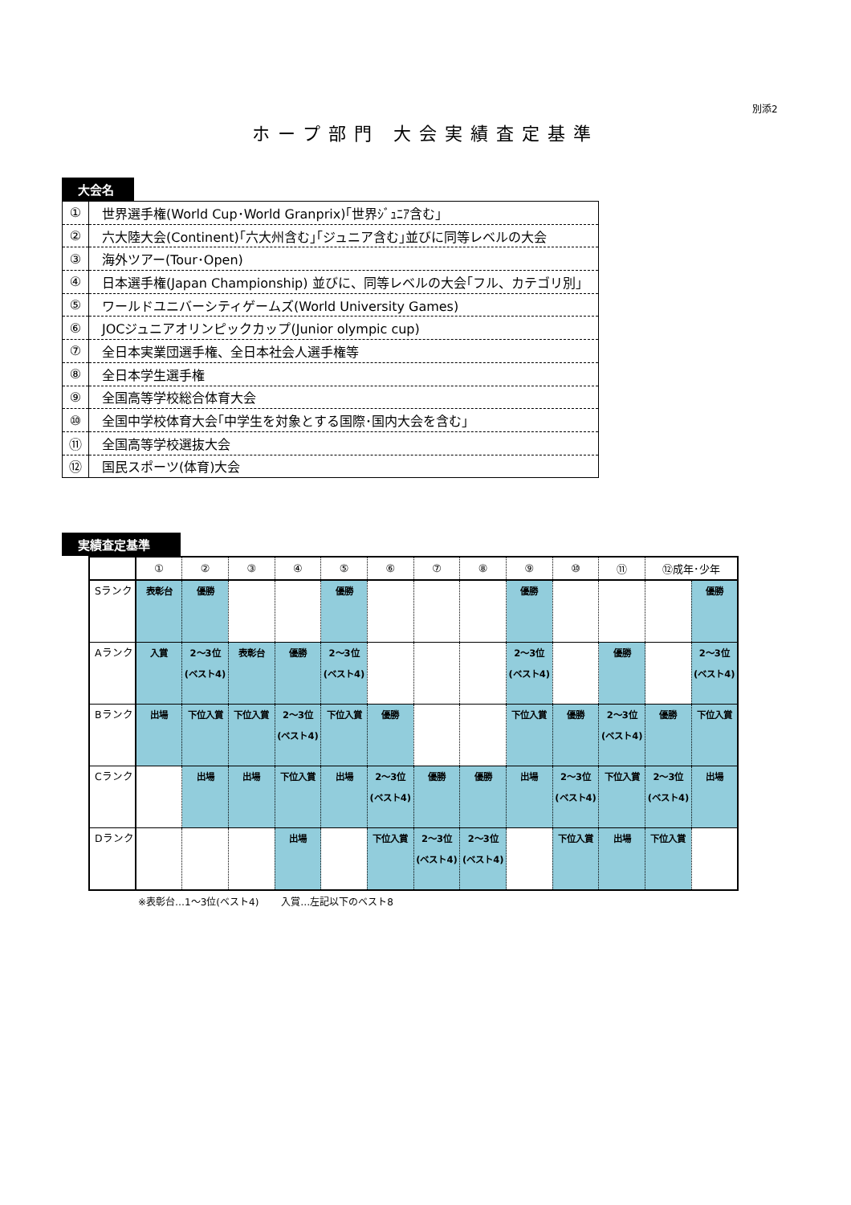別添2
ホープ部門 大会実績査定基準
大会名
| ① | 世界選手権(World Cup･World Granprix)｢世界ｼﾞｭﾆｱ含む｣ |
| ② | 六大陸大会(Continent)｢六大州含む｣｢ジュニア含む｣並びに同等レベルの大会 |
| ③ | 海外ツアー(Tour･Open) |
| ④ | 日本選手権(Japan Championship) 並びに、同等レベルの大会｢フル、カテゴリ別｣ |
| ⑤ | ワールドユニバーシティゲームズ(World University Games) |
| ⑥ | JOCジュニアオリンピックカップ(Junior olympic cup) |
| ⑦ | 全日本実業団選手権、全日本社会人選手権等 |
| ⑧ | 全日本学生選手権 |
| ⑨ | 全国高等学校総合体育大会 |
| ⑩ | 全国中学校体育大会｢中学生を対象とする国際･国内大会を含む｣ |
| ⑪ | 全国高等学校選抜大会 |
| ⑫ | 国民スポーツ(体育)大会 |
実績査定基準
| | ① | ② | ③ | ④ | ⑤ | ⑥ | ⑦ | ⑧ | ⑨ | ⑩ | ⑪ | ⑫成年･少年 | |
| --- | --- | --- | --- | --- | --- | --- | --- | --- | --- | --- | --- | --- | --- |
| Sランク | 表彰台 | 優勝 | | | 優勝 | | | | 優勝 | | | | 優勝 |
| Aランク | 入賞 | 2～3位 (ベスト4) | 表彰台 | 優勝 | 2～3位 (ベスト4) | | | | 2～3位 (ベスト4) | | 優勝 | | 2～3位 (ベスト4) |
| Bランク | 出場 | 下位入賞 | 下位入賞 | 2～3位 (ベスト4) | 下位入賞 | 優勝 | | | 下位入賞 | 優勝 | 2～3位 (ベスト4) | 優勝 | 下位入賞 |
| Cランク | | 出場 | 出場 | 下位入賞 | 出場 | 2～3位 (ベスト4) | 優勝 | 優勝 | 出場 | 2～3位 (ベスト4) | 下位入賞 | 2～3位 (ベスト4) | 出場 |
| Dランク | | | | 出場 | | 下位入賞 | 2～3位 (ベスト4) | 2～3位 (ベスト4) | | 下位入賞 | 出場 | 下位入賞 | |
※表彰台…1～3位(ベスト4)　　 入賞…左記以下のベスト8